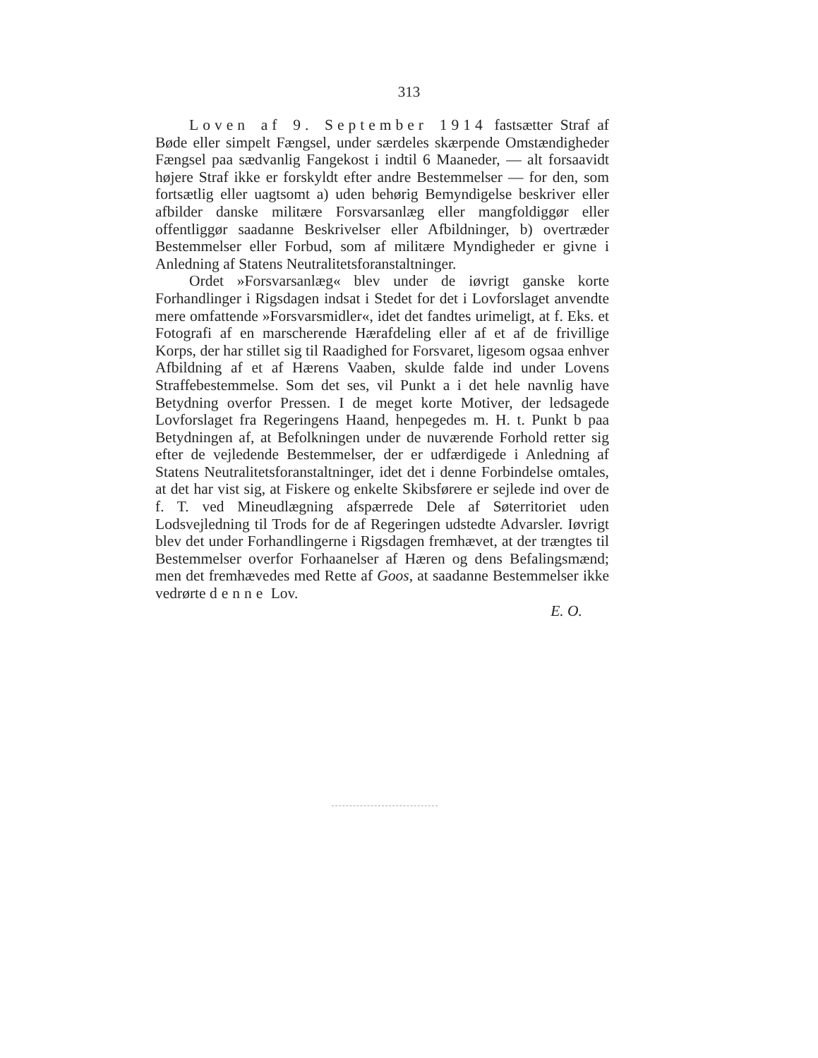313
Loven af 9. September 1914 fastsætter Straf af Bøde eller simpelt Fængsel, under særdeles skærpende Omstændigheder Fængsel paa sædvanlig Fangekost i indtil 6 Maaneder, — alt forsaavidt højere Straf ikke er forskyldt efter andre Bestemmelser — for den, som fortsætlig eller uagtsomt a) uden behørig Bemyndigelse beskriver eller afbilder danske militære Forsvarsanlæg eller mangfoldiggør eller offentliggør saadanne Beskrivelser eller Afbildninger, b) overtræder Bestemmelser eller Forbud, som af militære Myndigheder er givne i Anledning af Statens Neutralitetsforanstaltninger.
Ordet »Forsvarsanlæg« blev under de iøvrigt ganske korte Forhandlinger i Rigsdagen indsat i Stedet for det i Lovforslaget anvendte mere omfattende »Forsvarsmidler«, idet det fandtes urimeligt, at f. Eks. et Fotografi af en marscherende Hærafdeling eller af et af de frivillige Korps, der har stillet sig til Raadighed for Forsvaret, ligesom ogsaa enhver Afbildning af et af Hærens Vaaben, skulde falde ind under Lovens Straffebestemmelse. Som det ses, vil Punkt a i det hele navnlig have Betydning overfor Pressen. I de meget korte Motiver, der ledsagede Lovforslaget fra Regeringens Haand, henpegedes m. H. t. Punkt b paa Betydningen af, at Befolkningen under de nuværende Forhold retter sig efter de vejledende Bestemmelser, der er udfærdigede i Anledning af Statens Neutralitetsforanstaltninger, idet det i denne Forbindelse omtales, at det har vist sig, at Fiskere og enkelte Skibsførere er sejlede ind over de f. T. ved Mineudlægning afspærrede Dele af Søterritoriet uden Lodsvejledning til Trods for de af Regeringen udstedte Advarsler. Iøvrigt blev det under Forhandlingerne i Rigsdagen fremhævet, at der trængtes til Bestemmelser overfor Forhaanelser af Hæren og dens Befalingsmænd; men det fremhævedes med Rette af Goos, at saadanne Bestemmelser ikke vedrørte denne Lov.
E. O.